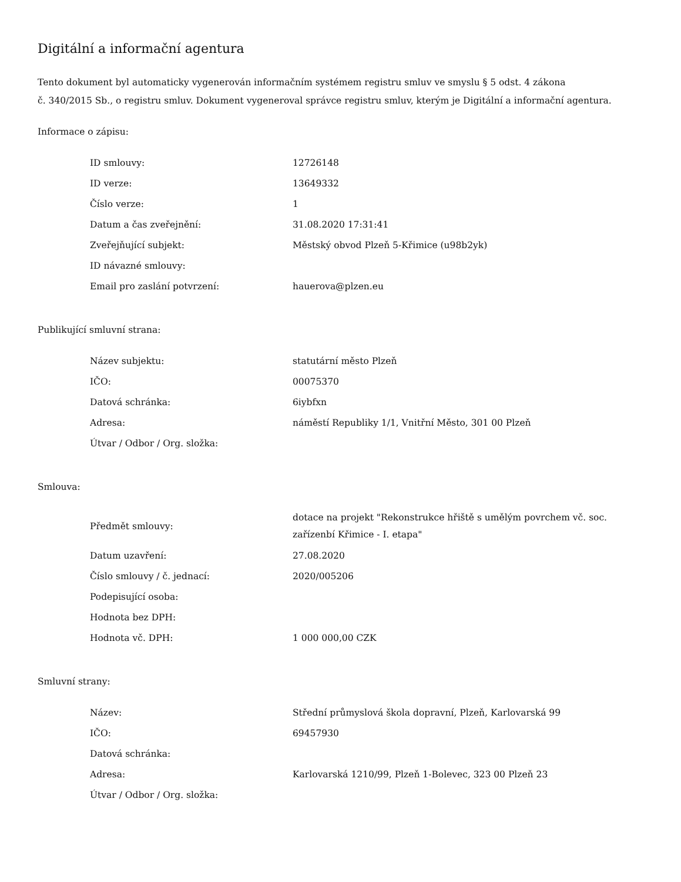Digitální a informační agentura
Tento dokument byl automaticky vygenerován informačním systémem registru smluv ve smyslu § 5 odst. 4 zákona
č. 340/2015 Sb., o registru smluv. Dokument vygeneroval správce registru smluv, kterým je Digitální a informační agentura.
Informace o zápisu:
| ID smlouvy: | 12726148 |
| ID verze: | 13649332 |
| Číslo verze: | 1 |
| Datum a čas zveřejnění: | 31.08.2020 17:31:41 |
| Zveřejňující subjekt: | Městský obvod Plzeň 5-Křimice (u98b2yk) |
| ID návazné smlouvy: | |
| Email pro zaslání potvrzení: | hauerova@plzen.eu |
Publikující smluvní strana:
| Název subjektu: | statutární město Plzeň |
| IČO: | 00075370 |
| Datová schránka: | 6iybfxn |
| Adresa: | náměstí Republiky 1/1, Vnitřní Město, 301 00 Plzeň |
| Útvar / Odbor / Org. složka: | |
Smlouva:
| Předmět smlouvy: | dotace na projekt "Rekonstrukce hřiště s umělým povrchem vč. soc. zařízenbí Křimice - I. etapa" |
| Datum uzavření: | 27.08.2020 |
| Číslo smlouvy / č. jednací: | 2020/005206 |
| Podepisující osoba: | |
| Hodnota bez DPH: | |
| Hodnota vč. DPH: | 1 000 000,00 CZK |
Smluvní strany:
| Název: | Střední průmyslová škola dopravní, Plzeň, Karlovarská 99 |
| IČO: | 69457930 |
| Datová schránka: | |
| Adresa: | Karlovarská 1210/99, Plzeň 1-Bolevec, 323 00 Plzeň 23 |
| Útvar / Odbor / Org. složka: | |